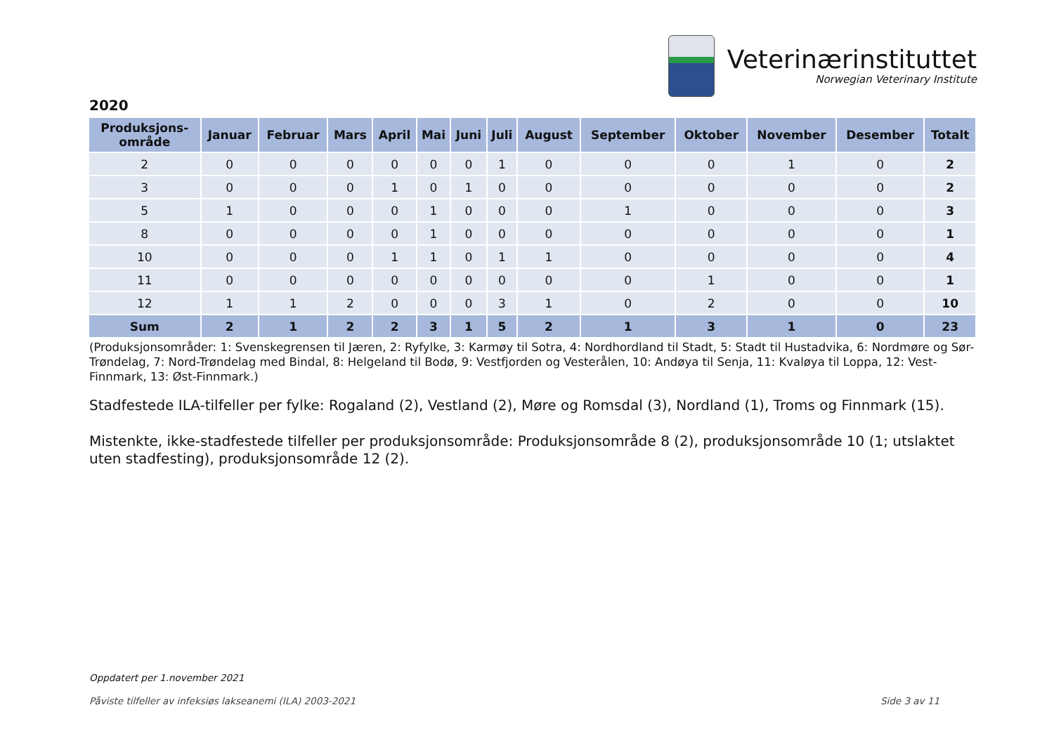Veterinærinstituttet
Norwegian Veterinary Institute
2020
| Produksjons- område | Januar | Februar | Mars | April | Mai | Juni | Juli | August | September | Oktober | November | Desember | Totalt |
| --- | --- | --- | --- | --- | --- | --- | --- | --- | --- | --- | --- | --- | --- |
| 2 | 0 | 0 | 0 | 0 | 0 | 0 | 1 | 0 | 0 | 0 | 1 | 0 | 2 |
| 3 | 0 | 0 | 0 | 1 | 0 | 1 | 0 | 0 | 0 | 0 | 0 | 0 | 2 |
| 5 | 1 | 0 | 0 | 0 | 1 | 0 | 0 | 0 | 1 | 0 | 0 | 0 | 3 |
| 8 | 0 | 0 | 0 | 0 | 1 | 0 | 0 | 0 | 0 | 0 | 0 | 0 | 1 |
| 10 | 0 | 0 | 0 | 1 | 1 | 0 | 1 | 1 | 0 | 0 | 0 | 0 | 4 |
| 11 | 0 | 0 | 0 | 0 | 0 | 0 | 0 | 0 | 0 | 1 | 0 | 0 | 1 |
| 12 | 1 | 1 | 2 | 0 | 0 | 0 | 3 | 1 | 0 | 2 | 0 | 0 | 10 |
| Sum | 2 | 1 | 2 | 2 | 3 | 1 | 5 | 2 | 1 | 3 | 1 | 0 | 23 |
(Produksjonsområder: 1: Svenskegrensen til Jæren, 2: Ryfylke, 3: Karmøy til Sotra, 4: Nordhordland til Stadt, 5: Stadt til Hustadvika, 6: Nordmøre og Sør-Trøndelag, 7: Nord-Trøndelag med Bindal, 8: Helgeland til Bodø, 9: Vestfjorden og Vesterålen, 10: Andøya til Senja, 11: Kvaløya til Loppa, 12: Vest-Finnmark, 13: Øst-Finnmark.)
Stadfestede ILA-tilfeller per fylke: Rogaland (2), Vestland (2), Møre og Romsdal (3), Nordland (1), Troms og Finnmark (15).
Mistenkte, ikke-stadfestede tilfeller per produksjonsområde: Produksjonsområde 8 (2), produksjonsområde 10 (1; utslaktet uten stadfesting), produksjonsområde 12 (2).
Oppdatert per 1.november 2021
Påviste tilfeller av infeksiøs lakseanemi (ILA) 2003-2021 Side 3 av 11